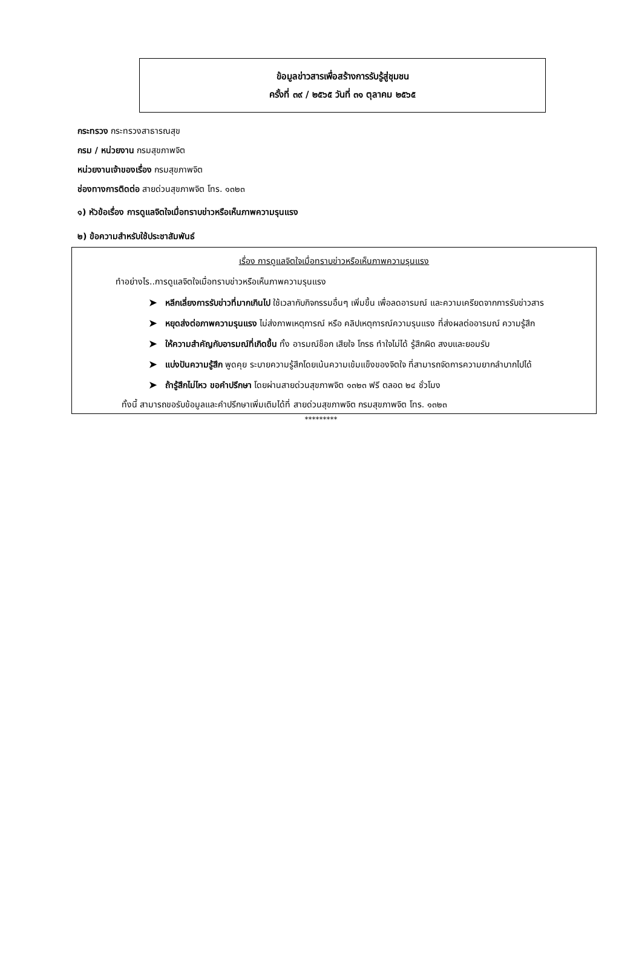ข้อมูลข่าวสารเพื่อสร้างการรับรู้สู่ชุมชน
ครั้งที่ ๓๙ / ๒๕๖๕ วันที่ ๓๑ ตุลาคม ๒๕๖๕
กระทรวง กระทรวงสาธารณสุข
กรม / หน่วยงาน กรมสุขภาพจิต
หน่วยงานเจ้าของเรื่อง กรมสุขภาพจิต
ช่องทางการติดต่อ สายด่วนสุขภาพจิต โทร. ๑๓๒๓
๑) หัวข้อเรื่อง การดูแลจิตใจเมื่อทราบข่าวหรือเห็นภาพความรุนแรง
๒) ข้อความสำหรับใช้ประชาสัมพันธ์
เรื่อง การดูแลจิตใจเมื่อทราบข่าวหรือเห็นภาพความรุนแรง
ทำอย่างไร..การดูแลจิตใจเมื่อทราบข่าวหรือเห็นภาพความรุนแรง
➤ หลีกเลี่ยงการรับข่าวที่มากเกินไป ใช้เวลากับกิจกรรมอื่นๆ เพิ่มขึ้น เพื่อลดอารมณ์ และความเครียดจากการรับข่าวสาร
➤ หยุดส่งต่อภาพความรุนแรง ไม่ส่งภาพเหตุการณ์ หรือ คลิปเหตุการณ์ความรุนแรง ที่ส่งผลต่ออารมณ์ ความรู้สึก
➤ ให้ความสำคัญกับอารมณ์ที่เกิดขึ้น ทั้ง อารมณ์ช็อก เสียใจ โกรธ ทำใจไม่ได้ รู้สึกผิด สงบและยอมรับ
➤ แบ่งปันความรู้สึก พูดคุย ระบายความรู้สึกโดยเน้นความเข้มแข็งของจิตใจ ที่สามารถจัดการความยากลำบากไปได้
➤ ถ้ารู้สึกไม่ไหว ขอคำปรึกษา โดยผ่านสายด่วนสุขภาพจิต ๑๓๒๓ ฟรี ตลอด ๒๔ ชั่วโมง
ทั้งนี้ สามารถขอรับข้อมูลและคำปรึกษาเพิ่มเติมได้ที่ สายด่วนสุขภาพจิต กรมสุขภาพจิต โทร. ๑๓๒๓
*********